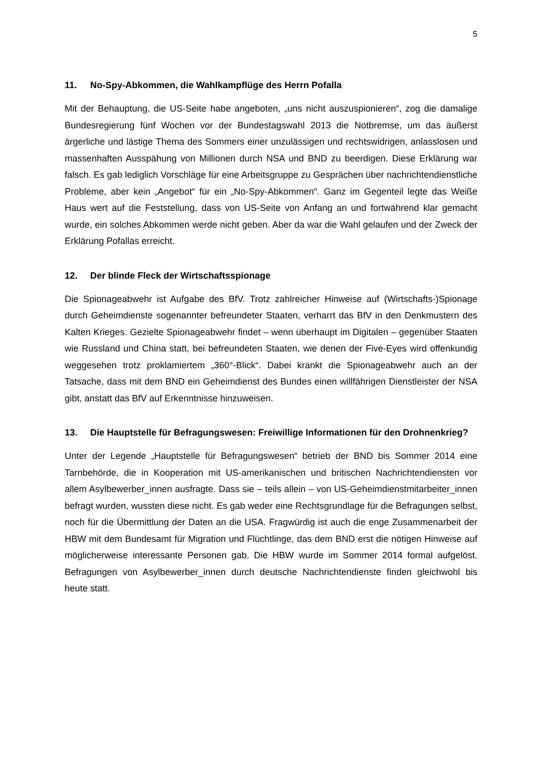5
11. No-Spy-Abkommen, die Wahlkampflüge des Herrn Pofalla
Mit der Behauptung, die US-Seite habe angeboten, „uns nicht auszuspionieren“, zog die damalige Bundesregierung fünf Wochen vor der Bundestagswahl 2013 die Notbremse, um das äußerst ärgerliche und lästige Thema des Sommers einer unzulässigen und rechtswidrigen, anlasslosen und massenhaften Ausspähung von Millionen durch NSA und BND zu beerdigen. Diese Erklärung war falsch. Es gab lediglich Vorschläge für eine Arbeitsgruppe zu Gesprächen über nachrichtendienstliche Probleme, aber kein „Angebot“ für ein „No-Spy-Abkommen“. Ganz im Gegenteil legte das Weiße Haus wert auf die Feststellung, dass von US-Seite von Anfang an und fortwährend klar gemacht wurde, ein solches Abkommen werde nicht geben. Aber da war die Wahl gelaufen und der Zweck der Erklärung Pofallas erreicht.
12. Der blinde Fleck der Wirtschaftsspionage
Die Spionageabwehr ist Aufgabe des BfV. Trotz zahlreicher Hinweise auf (Wirtschafts-)Spionage durch Geheimdienste sogenannter befreundeter Staaten, verharrt das BfV in den Denkmustern des Kalten Krieges. Gezielte Spionageabwehr findet – wenn überhaupt im Digitalen – gegenüber Staaten wie Russland und China statt, bei befreundeten Staaten, wie denen der Five-Eyes wird offenkundig weggesehen trotz proklamiertem „360°-Blick“. Dabei krankt die Spionageabwehr auch an der Tatsache, dass mit dem BND ein Geheimdienst des Bundes einen willfährigen Dienstleister der NSA gibt, anstatt das BfV auf Erkenntnisse hinzuweisen.
13. Die Hauptstelle für Befragungswesen: Freiwillige Informationen für den Drohnenkrieg?
Unter der Legende „Hauptstelle für Befragungswesen“ betrieb der BND bis Sommer 2014 eine Tarnbehörde, die in Kooperation mit US-amerikanischen und britischen Nachrichtendiensten vor allem Asylbewerber_innen ausfragte. Dass sie – teils allein – von US-Geheimdienstmitarbeiter_innen befragt wurden, wussten diese nicht. Es gab weder eine Rechtsgrundlage für die Befragungen selbst, noch für die Übermittlung der Daten an die USA. Fragwürdig ist auch die enge Zusammenarbeit der HBW mit dem Bundesamt für Migration und Flüchtlinge, das dem BND erst die nötigen Hinweise auf möglicherweise interessante Personen gab. Die HBW wurde im Sommer 2014 formal aufgelöst. Befragungen von Asylbewerber_innen durch deutsche Nachrichtendienste finden gleichwohl bis heute statt.